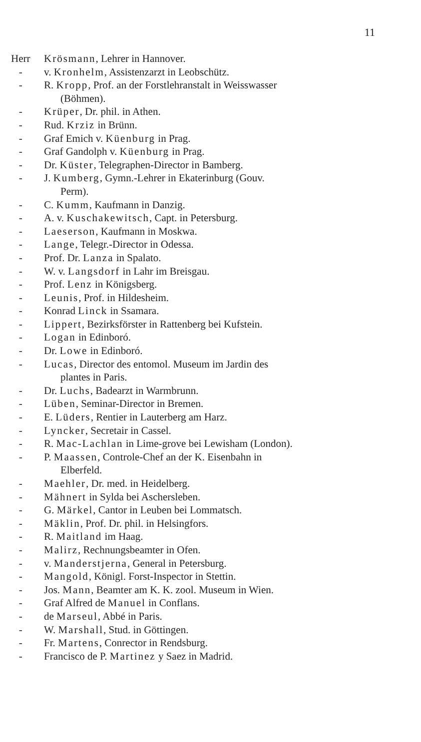11
Herr Krösmann, Lehrer in Hannover.
- v. Kronhelm, Assistenzarzt in Leobschütz.
- R. Kropp, Prof. an der Forstlehranstalt in Weisswasser
(Böhmen).
- Krüper, Dr. phil. in Athen.
- Rud. Krziz in Brünn.
- Graf Emich v. Küenburg in Prag.
- Graf Gandolph v. Küenburg in Prag.
- Dr. Küster, Telegraphen-Director in Bamberg.
- J. Kumberg, Gymn.-Lehrer in Ekaterinburg (Gouv.
Perm).
- C. Kumm, Kaufmann in Danzig.
- A. v. Kuschakewitsch, Capt. in Petersburg.
- Laeserson, Kaufmann in Moskwa.
- Lange, Telegr.-Director in Odessa.
- Prof. Dr. Lanza in Spalato.
- W. v. Langsdorf in Lahr im Breisgau.
- Prof. Lenz in Königsberg.
- Leunis, Prof. in Hildesheim.
- Konrad Linck in Ssamara.
- Lippert, Bezirksförster in Rattenberg bei Kufstein.
- Logan in Edinboró.
- Dr. Lowe in Edinboró.
- Lucas, Director des entomol. Museum im Jardin des
plantes in Paris.
- Dr. Luchs, Badearzt in Warmbrunn.
- Lüben, Seminar-Director in Bremen.
- E. Lüders, Rentier in Lauterberg am Harz.
- Lyncker, Secretair in Cassel.
- R. Mac-Lachlan in Lime-grove bei Lewisham (London).
- P. Maassen, Controle-Chef an der K. Eisenbahn in
Elberfeld.
- Maehler, Dr. med. in Heidelberg.
- Mähnert in Sylda bei Aschersleben.
- G. Märkel, Cantor in Leuben bei Lommatsch.
- Mäklin, Prof. Dr. phil. in Helsingfors.
- R. Maitland im Haag.
- Malirz, Rechnungsbeamter in Ofen.
- v. Manderstjerna, General in Petersburg.
- Mangold, Königl. Forst-Inspector in Stettin.
- Jos. Mann, Beamter am K. K. zool. Museum in Wien.
- Graf Alfred de Manuel in Conflans.
- de Marseul, Abbé in Paris.
- W. Marshall, Stud. in Göttingen.
- Fr. Martens, Conrector in Rendsburg.
- Francisco de P. Martinez y Saez in Madrid.